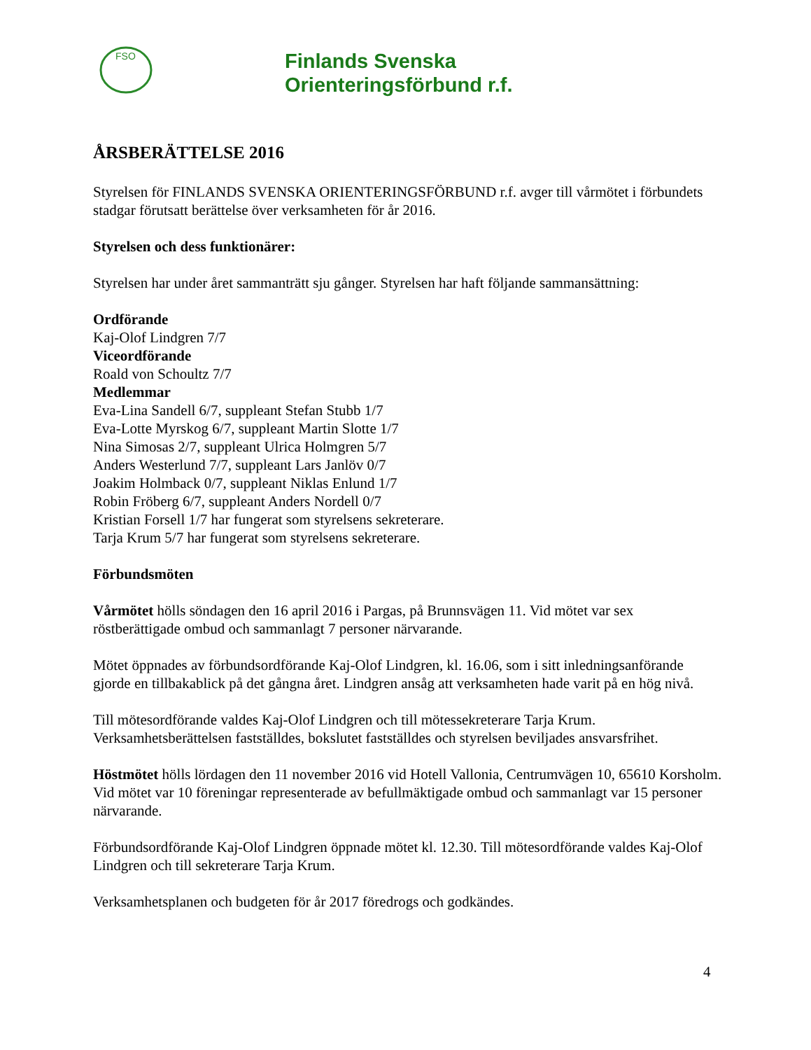FSO
Finlands Svenska
Orienteringsförbund r.f.
ÅRSBERÄTTELSE 2016
Styrelsen för FINLANDS SVENSKA ORIENTERINGSFÖRBUND r.f. avger till vårmötet i förbundets stadgar förutsatt berättelse över verksamheten för år 2016.
Styrelsen och dess funktionärer:
Styrelsen har under året sammanträtt sju gånger. Styrelsen har haft följande sammansättning:
Ordförande
Kaj-Olof Lindgren 7/7
Viceordförande
Roald von Schoultz 7/7
Medlemmar
Eva-Lina Sandell 6/7, suppleant Stefan Stubb 1/7
Eva-Lotte Myrskog 6/7, suppleant Martin Slotte 1/7
Nina Simosas 2/7, suppleant Ulrica Holmgren 5/7
Anders Westerlund 7/7, suppleant Lars Janlöv 0/7
Joakim Holmback 0/7, suppleant Niklas Enlund 1/7
Robin Fröberg 6/7, suppleant Anders Nordell 0/7
Kristian Forsell 1/7 har fungerat som styrelsens sekreterare.
Tarja Krum 5/7 har fungerat som styrelsens sekreterare.
Förbundsmöten
Vårmötet hölls söndagen den 16 april 2016 i Pargas, på Brunnsvägen 11. Vid mötet var sex röstberättigade ombud och sammanlagt 7 personer närvarande.
Mötet öppnades av förbundsordförande Kaj-Olof Lindgren, kl. 16.06, som i sitt inledningsanförande gjorde en tillbakablick på det gångna året. Lindgren ansåg att verksamheten hade varit på en hög nivå.
Till mötesordförande valdes Kaj-Olof Lindgren och till mötessekreterare Tarja Krum. Verksamhetsberättelsen fastställdes, bokslutet fastställdes och styrelsen beviljades ansvarsfrihet.
Höstmötet hölls lördagen den 11 november 2016 vid Hotell Vallonia, Centrumvägen 10, 65610 Korsholm. Vid mötet var 10 föreningar representerade av befullmäktigade ombud och sammanlagt var 15 personer närvarande.
Förbundsordförande Kaj-Olof Lindgren öppnade mötet kl. 12.30. Till mötesordförande valdes Kaj-Olof Lindgren och till sekreterare Tarja Krum.
Verksamhetsplanen och budgeten för år 2017 föredrogs och godkändes.
4